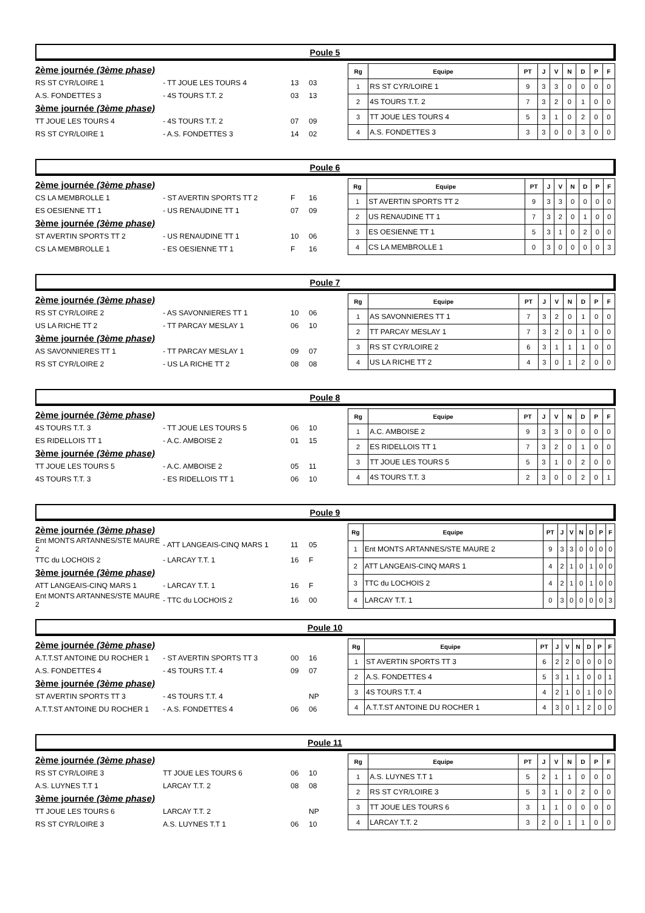Poule 5
| 2ème journée (3ème phase) | | | |
| RS ST CYR/LOIRE 1 | - TT JOUE LES TOURS 4 | 13 | 03 |
| A.S. FONDETTES 3 | - 4S TOURS T.T. 2 | 03 | 13 |
| 3ème journée (3ème phase) | | | |
| TT JOUE LES TOURS 4 | - 4S TOURS T.T. 2 | 07 | 09 |
| RS ST CYR/LOIRE 1 | - A.S. FONDETTES 3 | 14 | 02 |
| Rg | Equipe | PT | J | V | N | D | P | F |
| --- | --- | --- | --- | --- | --- | --- | --- | --- |
| 1 | RS ST CYR/LOIRE 1 | 9 | 3 | 3 | 0 | 0 | 0 | 0 |
| 2 | 4S TOURS T.T. 2 | 7 | 3 | 2 | 0 | 1 | 0 | 0 |
| 3 | TT JOUE LES TOURS 4 | 5 | 3 | 1 | 0 | 2 | 0 | 0 |
| 4 | A.S. FONDETTES 3 | 3 | 3 | 0 | 0 | 3 | 0 | 0 |
Poule 6
| 2ème journée (3ème phase) | | | |
| CS LA MEMBROLLE 1 | - ST AVERTIN SPORTS TT 2 | F | 16 |
| ES OESIENNE TT 1 | - US RENAUDINE TT 1 | 07 | 09 |
| 3ème journée (3ème phase) | | | |
| ST AVERTIN SPORTS TT 2 | - US RENAUDINE TT 1 | 10 | 06 |
| CS LA MEMBROLLE 1 | - ES OESIENNE TT 1 | F | 16 |
| Rg | Equipe | PT | J | V | N | D | P | F |
| --- | --- | --- | --- | --- | --- | --- | --- | --- |
| 1 | ST AVERTIN SPORTS TT 2 | 9 | 3 | 3 | 0 | 0 | 0 | 0 |
| 2 | US RENAUDINE TT 1 | 7 | 3 | 2 | 0 | 1 | 0 | 0 |
| 3 | ES OESIENNE TT 1 | 5 | 3 | 1 | 0 | 2 | 0 | 0 |
| 4 | CS LA MEMBROLLE 1 | 0 | 3 | 0 | 0 | 0 | 0 | 3 |
Poule 7
| 2ème journée (3ème phase) | | | |
| RS ST CYR/LOIRE 2 | - AS SAVONNIERES TT 1 | 10 | 06 |
| US LA RICHE TT 2 | - TT PARCAY MESLAY 1 | 06 | 10 |
| 3ème journée (3ème phase) | | | |
| AS SAVONNIERES TT 1 | - TT PARCAY MESLAY 1 | 09 | 07 |
| RS ST CYR/LOIRE 2 | - US LA RICHE TT 2 | 08 | 08 |
| Rg | Equipe | PT | J | V | N | D | P | F |
| --- | --- | --- | --- | --- | --- | --- | --- | --- |
| 1 | AS SAVONNIERES TT 1 | 7 | 3 | 2 | 0 | 1 | 0 | 0 |
| 2 | TT PARCAY MESLAY 1 | 7 | 3 | 2 | 0 | 1 | 0 | 0 |
| 3 | RS ST CYR/LOIRE 2 | 6 | 3 | 1 | 1 | 1 | 0 | 0 |
| 4 | US LA RICHE TT 2 | 4 | 3 | 0 | 1 | 2 | 0 | 0 |
Poule 8
| 2ème journée (3ème phase) | | | |
| 4S TOURS T.T. 3 | - TT JOUE LES TOURS 5 | 06 | 10 |
| ES RIDELLOIS TT 1 | - A.C. AMBOISE 2 | 01 | 15 |
| 3ème journée (3ème phase) | | | |
| TT JOUE LES TOURS 5 | - A.C. AMBOISE 2 | 05 | 11 |
| 4S TOURS T.T. 3 | - ES RIDELLOIS TT 1 | 06 | 10 |
| Rg | Equipe | PT | J | V | N | D | P | F |
| --- | --- | --- | --- | --- | --- | --- | --- | --- |
| 1 | A.C. AMBOISE 2 | 9 | 3 | 3 | 0 | 0 | 0 | 0 |
| 2 | ES RIDELLOIS TT 1 | 7 | 3 | 2 | 0 | 1 | 0 | 0 |
| 3 | TT JOUE LES TOURS 5 | 5 | 3 | 1 | 0 | 2 | 0 | 0 |
| 4 | 4S TOURS T.T. 3 | 2 | 3 | 0 | 0 | 2 | 0 | 1 |
Poule 9
| 2ème journée (3ème phase) | | | |
| Ent MONTS ARTANNES/STE MAURE 2 | - ATT LANGEAIS-CINQ MARS 1 | 11 | 05 |
| TTC du LOCHOIS 2 | - LARCAY T.T. 1 | 16 | F |
| 3ème journée (3ème phase) | | | |
| ATT LANGEAIS-CINQ MARS 1 | - LARCAY T.T. 1 | 16 | F |
| Ent MONTS ARTANNES/STE MAURE 2 | - TTC du LOCHOIS 2 | 16 | 00 |
| Rg | Equipe | PT | J | V | N | D | P | F |
| --- | --- | --- | --- | --- | --- | --- | --- | --- |
| 1 | Ent MONTS ARTANNES/STE MAURE 2 | 9 | 3 | 3 | 0 | 0 | 0 | 0 |
| 2 | ATT LANGEAIS-CINQ MARS 1 | 4 | 2 | 1 | 0 | 1 | 0 | 0 |
| 3 | TTC du LOCHOIS 2 | 4 | 2 | 1 | 0 | 1 | 0 | 0 |
| 4 | LARCAY T.T. 1 | 0 | 3 | 0 | 0 | 0 | 0 | 3 |
Poule 10
| 2ème journée (3ème phase) | | | |
| A.T.T.ST ANTOINE DU ROCHER 1 | - ST AVERTIN SPORTS TT 3 | 00 | 16 |
| A.S. FONDETTES 4 | - 4S TOURS T.T. 4 | 09 | 07 |
| 3ème journée (3ème phase) | | | |
| ST AVERTIN SPORTS TT 3 | - 4S TOURS T.T. 4 | | NP |
| A.T.T.ST ANTOINE DU ROCHER 1 | - A.S. FONDETTES 4 | 06 | 06 |
| Rg | Equipe | PT | J | V | N | D | P | F |
| --- | --- | --- | --- | --- | --- | --- | --- | --- |
| 1 | ST AVERTIN SPORTS TT 3 | 6 | 2 | 2 | 0 | 0 | 0 | 0 |
| 2 | A.S. FONDETTES 4 | 5 | 3 | 1 | 1 | 0 | 0 | 1 |
| 3 | 4S TOURS T.T. 4 | 4 | 2 | 1 | 0 | 1 | 0 | 0 |
| 4 | A.T.T.ST ANTOINE DU ROCHER 1 | 4 | 3 | 0 | 1 | 2 | 0 | 0 |
Poule 11
| 2ème journée (3ème phase) | | | |
| RS ST CYR/LOIRE 3 | TT JOUE LES TOURS 6 | 06 | 10 |
| A.S. LUYNES T.T 1 | LARCAY T.T. 2 | 08 | 08 |
| 3ème journée (3ème phase) | | | |
| TT JOUE LES TOURS 6 | LARCAY T.T. 2 | | NP |
| RS ST CYR/LOIRE 3 | A.S. LUYNES T.T 1 | 06 | 10 |
| Rg | Equipe | PT | J | V | N | D | P | F |
| --- | --- | --- | --- | --- | --- | --- | --- | --- |
| 1 | A.S. LUYNES T.T 1 | 5 | 2 | 1 | 1 | 0 | 0 | 0 |
| 2 | RS ST CYR/LOIRE 3 | 5 | 3 | 1 | 0 | 2 | 0 | 0 |
| 3 | TT JOUE LES TOURS 6 | 3 | 1 | 1 | 0 | 0 | 0 | 0 |
| 4 | LARCAY T.T. 2 | 3 | 2 | 0 | 1 | 1 | 0 | 0 |